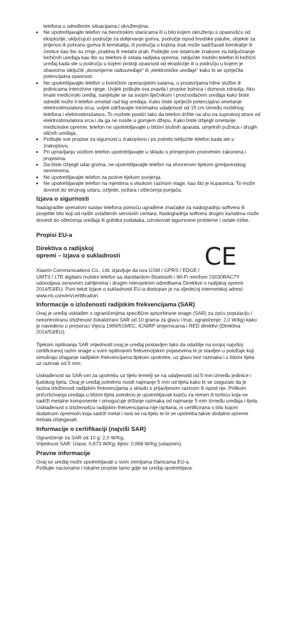telefona u određenim situacijama i okruženjima.
Ne upotrebljavajte telefon na benzinskim stanicama ili u bilo kojem okruženju s opasnošću od eksplozije, uključujući područje za dolijevanje goriva, područje ispod brodske palube, objekte za prijenos ili pohranu goriva ili kemikalija, ili područja u kojima zrak može sadržavati kemikalije ili čestice kao što su zrnje, prašina ili metalni prah. Poštujte sve istaknute znakove za isključivanje bežičnih uređaja kao što su telefoni ili ostala radijska oprema. Isključite mobilni telefon ili bežični uređaj kada ste u području u kojem postoji opasnost od eksplozije ili u području u kojem je obavezno isključiti „dvosmjerne radiouređaje" ili „elektroničke uređaje" kako bi se spriječila potencijalna opasnost.
Ne upotrebljavajte telefon u bolničkim operacijskim salama, u prostorijama hitne službe ili jedinicama intenzivne njege. Uvijek poštujte sva pravila i propise bolnica i domova zdravlja. Ako imate medicinski uređaj, savjetujte se sa svojim liječnikom i proizvođačem uređaja kako biste odredili može li telefon ometati rad tog uređaja. Kako biste spriječili potencijalno ometanje elektrostimulatora srca, uvijek održavajte minimalnu udaljenost od 15 cm između mobilnog telefona i elektrostimulatora. To možete postići tako da telefon držite na uhu na suprotnoj strani od elektrostimulatora srca i da ga ne nosite u gornjem džepu. Kako biste izbjegli ometanje medicinske opreme, telefon ne upotrebljavajte u blizini slušnih aparata, umjetnih pužnica i drugih sličnih uređaja.
Poštujte sve propise za sigurnost u zrakoplovu i po potrebi isključite telefon kada ste u zrakoplovu.
Pri upravljanju vozilom telefon upotrebljavajte u skladu s primjenjivim prometnim zakonima i propisima.
Da biste izbjegli udar groma, ne upotrebljavajte telefon na otvorenom tijekom grmljavinskog nevremena.
Ne upotrebljavajte telefon za pozive tijekom punjenja.
Ne upotrebljavajte telefon na mjestima s visokom razinom vlage, kao što je kupaonica. To može dovesti do strujnog udara, ozljede, požara i oštećenja punjača.
Izjava o sigurnosti
Nadogradite operativni sustav telefona pomoću ugrađene značajke za nadogradnju softvera ili posjetite bilo koji od naših ovlaštenih servisnih centara. Nadogradnja softvera drugim kanalima može dovesti do oštećenja uređaja ili gubitka podataka, uzrokovati sigurnosne probleme i ostale rizike.
Propisi EU-a
CE
Direktiva o radijskoj
opremi – Izjava o sukladnosti
Xiaomi Communications Co., Ltd. izjavljuje da ova GSM / GPRS / EDGE / UMTS / LTE digitalni mobilni telefon sa standardom Bluetooth i Wi-Fi mrežom 23030RAC7Y udovoljava osnovnim zahtjevima i drugim relevantnim odredbama Direktive o radijskoj opremi 2014/53/EU. Puni tekst izjave o sukladnosti EU-a dostupan je na sljedećoj internetskoj adresi: www.mi.com/en/certification
Informacije o izloženosti radijskim frekvencijama (SAR)
Ovaj je uređaj usklađen s ograničenjima specifične apsorbirane snage (SAR) za opću populaciju / nekontroliranu izloženost (lokalizirani SAR od 10 grama za glavu i trup, ograničenje: 2,0 W/kg) kako je navedeno u preporuci Vijeća 1999/519/EC, ICNIRP smjernicama i RED direktivi (Direktiva 2014/53/EU).
Tijekom ispitivanja SAR vrijednosti ovaj je uređaj postavljen tako da odašilje na svojoj najvišoj certificiranoj razini snage u svim ispitivanim frekvencijskim pojasevima te je stavljen u položaje koji simuliraju izlaganje radijskim frekvencijama tijekom upotrebe, uz glavu bez razmaka i u blizini tijela uz razmak od 5 mm.
Usklađenost sa SAR-om za upotrebu uz tijelo temelji se na udaljenosti od 5 mm između jedinice i ljudskog tijela. Ovaj je uređaj potrebno nositi najmanje 5 mm od tijela kako bi se osiguralo da je razina izloženosti radijskim frekvencijama u skladu s prijavljenom razinom ili ispod nje. Prilikom pričvršćivanja uređaja u blizini tijela potrebno je upotrebljavati kopču za remen ili torbicu koja ne sadrži metalne komponente i omogućuje držanje razmaka od najmanje 5 mm između uređaja i tijela. Usklađenost s izloženošću radijskim frekvencijama nije ispitana, ni certificirana s bilo kojom dodatnom opremom koja sadrži metal i nosi se na tijelu te bi se upotreba takve dodatne opreme trebala izbjegavati.
Informacije o certifikaciji (najviši SAR)
Ograničenje za SAR od 10 g: 2,0 W/Kg,
Vrijednost SAR: Glava: 0,673 W/Kg, tijelo: 0,998 W/Kg (udasmm).
Pravne informacije
Ovaj se uređaj može upotrebljavati u svim zemljama članicama EU-a.
Poštujte nacionalne i lokalne propise tamo gdje se uređaj upotrebljava.